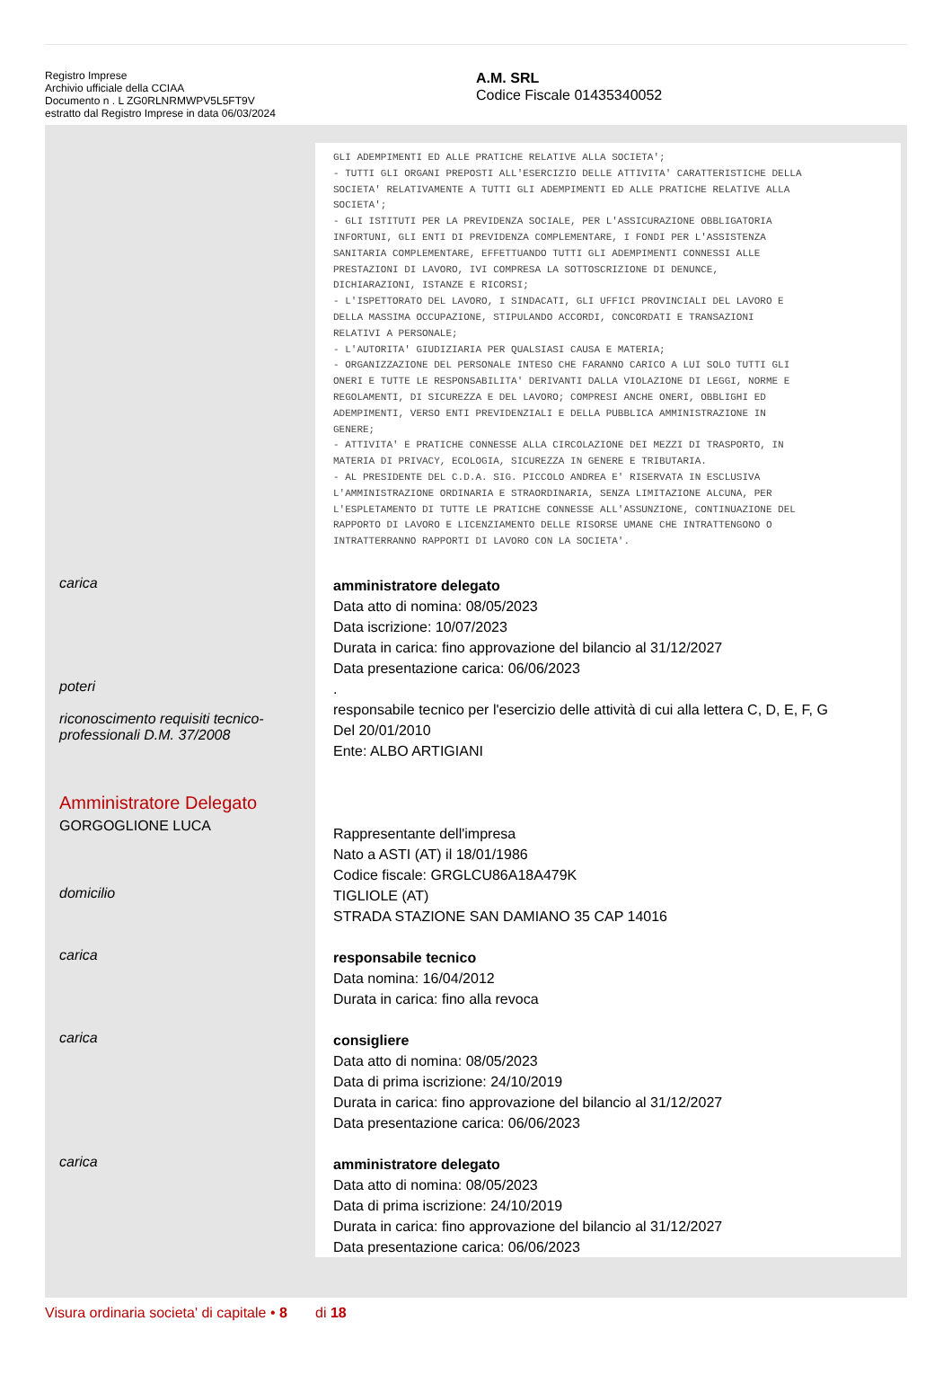Registro Imprese
Archivio ufficiale della CCIAA
Documento n . L ZG0RLNRMWPV5L5FT9V
estratto dal Registro Imprese in data 06/03/2024
A.M. SRL
Codice Fiscale 01435340052
GLI ADEMPIMENTI ED ALLE PRATICHE RELATIVE ALLA SOCIETA';
- TUTTI GLI ORGANI PREPOSTI ALL'ESERCIZIO DELLE ATTIVITA' CARATTERISTICHE DELLA
SOCIETA' RELATIVAMENTE A TUTTI GLI ADEMPIMENTI ED ALLE PRATICHE RELATIVE ALLA
SOCIETA';
- GLI ISTITUTI PER LA PREVIDENZA SOCIALE, PER L'ASSICURAZIONE OBBLIGATORIA
INFORTUNI, GLI ENTI DI PREVIDENZA COMPLEMENTARE, I FONDI PER L'ASSISTENZA
SANITARIA COMPLEMENTARE, EFFETTUANDO TUTTI GLI ADEMPIMENTI CONNESSI ALLE
PRESTAZIONI DI LAVORO, IVI COMPRESA LA SOTTOSCRIZIONE DI DENUNCE,
DICHIARAZIONI, ISTANZE E RICORSI;
- L'ISPETTORATO DEL LAVORO, I SINDACATI, GLI UFFICI PROVINCIALI DEL LAVORO E
DELLA MASSIMA OCCUPAZIONE, STIPULANDO ACCORDI, CONCORDATI E TRANSAZIONI
RELATIVI A PERSONALE;
- L'AUTORITA' GIUDIZIARIA PER QUALSIASI CAUSA E MATERIA;
- ORGANIZZAZIONE DEL PERSONALE INTESO CHE FARANNO CARICO A LUI SOLO TUTTI GLI
ONERI E TUTTE LE RESPONSABILITA' DERIVANTI DALLA VIOLAZIONE DI LEGGI, NORME E
REGOLAMENTI, DI SICUREZZA E DEL LAVORO; COMPRESI ANCHE ONERI, OBBLIGHI ED
ADEMPIMENTI, VERSO ENTI PREVIDENZIALI E DELLA PUBBLICA AMMINISTRAZIONE IN
GENERE;
- ATTIVITA' E PRATICHE CONNESSE ALLA CIRCOLAZIONE DEI MEZZI DI TRASPORTO, IN
MATERIA DI PRIVACY, ECOLOGIA, SICUREZZA IN GENERE E TRIBUTARIA.
- AL PRESIDENTE DEL C.D.A. SIG. PICCOLO ANDREA E' RISERVATA IN ESCLUSIVA
L'AMMINISTRAZIONE ORDINARIA E STRAORDINARIA, SENZA LIMITAZIONE ALCUNA, PER
L'ESPLETAMENTO DI TUTTE LE PRATICHE CONNESSE ALL'ASSUNZIONE, CONTINUAZIONE DEL
RAPPORTO DI LAVORO E LICENZIAMENTO DELLE RISORSE UMANE CHE INTRATTENGONO O
INTRATTERRANNO RAPPORTI DI LAVORO CON LA SOCIETA'.
carica
amministratore delegato
Data atto di nomina: 08/05/2023
Data iscrizione: 10/07/2023
Durata in carica: fino approvazione del bilancio al 31/12/2027
Data presentazione carica: 06/06/2023
poteri
riconoscimento requisiti tecnico-professionali D.M. 37/2008
.
responsabile tecnico per l'esercizio delle attività di cui alla lettera C, D, E, F, G
Del 20/01/2010
Ente: ALBO ARTIGIANI
Amministratore Delegato
GORGOGLIONE LUCA
Rappresentante dell'impresa
Nato a ASTI (AT) il 18/01/1986
Codice fiscale: GRGLCU86A18A479K
domicilio
TIGLIOLE (AT)
STRADA STAZIONE SAN DAMIANO 35 CAP 14016
carica
responsabile tecnico
Data nomina: 16/04/2012
Durata in carica: fino alla revoca
carica
consigliere
Data atto di nomina: 08/05/2023
Data di prima iscrizione: 24/10/2019
Durata in carica: fino approvazione del bilancio al 31/12/2027
Data presentazione carica: 06/06/2023
carica
amministratore delegato
Data atto di nomina: 08/05/2023
Data di prima iscrizione: 24/10/2019
Durata in carica: fino approvazione del bilancio al 31/12/2027
Data presentazione carica: 06/06/2023
Visura ordinaria societa' di capitale • 8 di 18